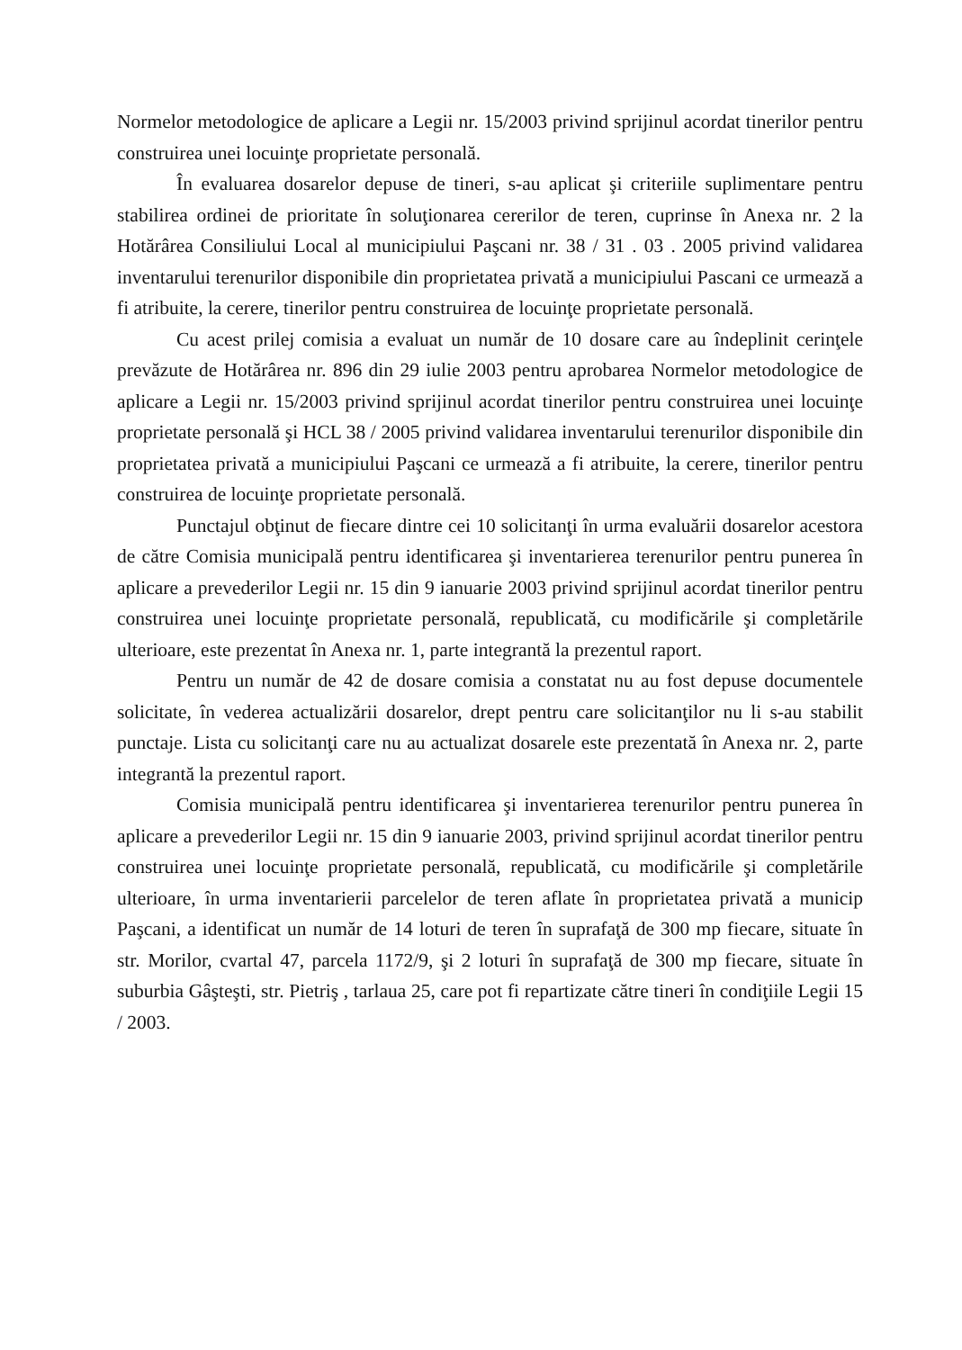Normelor metodologice de aplicare a Legii nr. 15/2003 privind sprijinul acordat tinerilor pentru construirea unei locuinţe proprietate personală.
În evaluarea dosarelor depuse de tineri, s-au aplicat şi criteriile suplimentare pentru stabilirea ordinei de prioritate în soluţionarea cererilor de teren, cuprinse în Anexa nr. 2 la Hotărârea Consiliului Local al municipiului Paşcani nr. 38 / 31 . 03 . 2005 privind validarea inventarului terenurilor disponibile din proprietatea privată a municipiului Pascani ce urmează a fi atribuite, la cerere, tinerilor pentru construirea de locuinţe proprietate personală.
Cu acest prilej comisia a evaluat un număr de 10 dosare care au îndeplinit cerinţele prevăzute de Hotărârea nr. 896 din 29 iulie 2003 pentru aprobarea Normelor metodologice de aplicare a Legii nr. 15/2003 privind sprijinul acordat tinerilor pentru construirea unei locuinţe proprietate personală şi HCL 38 / 2005 privind validarea inventarului terenurilor disponibile din proprietatea privată a municipiului Paşcani ce urmează a fi atribuite, la cerere, tinerilor pentru construirea de locuinţe proprietate personală.
Punctajul obţinut de fiecare dintre cei 10 solicitanţi în urma evaluării dosarelor acestora de către Comisia municipală pentru identificarea şi inventarierea terenurilor pentru punerea în aplicare a prevederilor Legii nr. 15 din 9 ianuarie 2003 privind sprijinul acordat tinerilor pentru construirea unei locuinţe proprietate personală, republicată, cu modificările şi completările ulterioare, este prezentat în Anexa nr. 1, parte integrantă la prezentul raport.
Pentru un număr de 42 de dosare comisia a constatat nu au fost depuse documentele solicitate, în vederea actualizării dosarelor, drept pentru care solicitanţilor nu li s-au stabilit punctaje. Lista cu solicitanţi care nu au actualizat dosarele este prezentată în Anexa nr. 2, parte integrantă la prezentul raport.
Comisia municipală pentru identificarea şi inventarierea terenurilor pentru punerea în aplicare a prevederilor Legii nr. 15 din 9 ianuarie 2003, privind sprijinul acordat tinerilor pentru construirea unei locuinţe proprietate personală, republicată, cu modificările şi completările ulterioare, în urma inventarierii parcelelor de teren aflate în proprietatea privată a municip Paşcani, a identificat un număr de 14 loturi de teren în suprafaţă de 300 mp fiecare, situate în str. Morilor, cvartal 47, parcela 1172/9, şi 2 loturi în suprafaţă de 300 mp fiecare, situate în suburbia Gâşteşti, str. Pietriş , tarlaua 25, care pot fi repartizate către tineri în condiţiile Legii 15 / 2003.